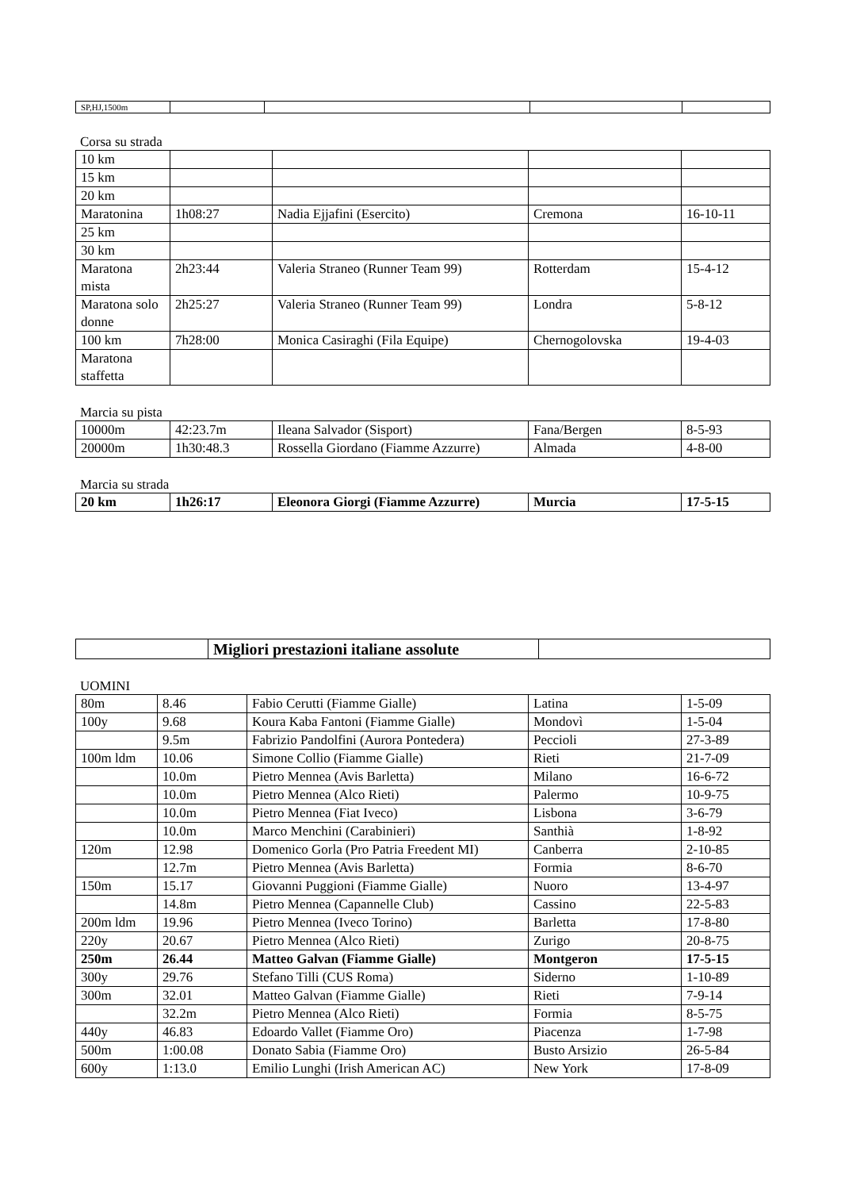| SP,HJ,1500m | | | | |
Corsa su strada
| 10 km | | | | |
| 15 km | | | | |
| 20 km | | | | |
| Maratonina | 1h08:27 | Nadia Ejjafini (Esercito) | Cremona | 16-10-11 |
| 25 km | | | | |
| 30 km | | | | |
| Maratona mista | 2h23:44 | Valeria Straneo (Runner Team 99) | Rotterdam | 15-4-12 |
| Maratona solo donne | 2h25:27 | Valeria Straneo (Runner Team 99) | Londra | 5-8-12 |
| 100 km | 7h28:00 | Monica Casiraghi (Fila Equipe) | Chernogolovska | 19-4-03 |
| Maratona staffetta | | | | |
Marcia su pista
| 10000m | 42:23.7m | Ileana Salvador (Sisport) | Fana/Bergen | 8-5-93 |
| 20000m | 1h30:48.3 | Rossella Giordano (Fiamme Azzurre) | Almada | 4-8-00 |
Marcia su strada
| 20 km | 1h26:17 | Eleonora Giorgi (Fiamme Azzurre) | Murcia | 17-5-15 |
| | Migliori prestazioni italiane assolute | |
UOMINI
| 80m | 8.46 | Fabio Cerutti (Fiamme Gialle) | Latina | 1-5-09 |
| 100y | 9.68 | Koura Kaba Fantoni (Fiamme Gialle) | Mondovì | 1-5-04 |
| | 9.5m | Fabrizio Pandolfini (Aurora Pontedera) | Peccioli | 27-3-89 |
| 100m ldm | 10.06 | Simone Collio (Fiamme Gialle) | Rieti | 21-7-09 |
| | 10.0m | Pietro Mennea (Avis Barletta) | Milano | 16-6-72 |
| | 10.0m | Pietro Mennea (Alco Rieti) | Palermo | 10-9-75 |
| | 10.0m | Pietro Mennea (Fiat Iveco) | Lisbona | 3-6-79 |
| | 10.0m | Marco Menchini (Carabinieri) | Santhià | 1-8-92 |
| 120m | 12.98 | Domenico Gorla (Pro Patria Freedent MI) | Canberra | 2-10-85 |
| | 12.7m | Pietro Mennea (Avis Barletta) | Formia | 8-6-70 |
| 150m | 15.17 | Giovanni Puggioni (Fiamme Gialle) | Nuoro | 13-4-97 |
| | 14.8m | Pietro Mennea (Capannelle Club) | Cassino | 22-5-83 |
| 200m ldm | 19.96 | Pietro Mennea (Iveco Torino) | Barletta | 17-8-80 |
| 220y | 20.67 | Pietro Mennea (Alco Rieti) | Zurigo | 20-8-75 |
| 250m | 26.44 | Matteo Galvan (Fiamme Gialle) | Montgeron | 17-5-15 |
| 300y | 29.76 | Stefano Tilli (CUS Roma) | Siderno | 1-10-89 |
| 300m | 32.01 | Matteo Galvan (Fiamme Gialle) | Rieti | 7-9-14 |
| | 32.2m | Pietro Mennea (Alco Rieti) | Formia | 8-5-75 |
| 440y | 46.83 | Edoardo Vallet (Fiamme Oro) | Piacenza | 1-7-98 |
| 500m | 1:00.08 | Donato Sabia (Fiamme Oro) | Busto Arsizio | 26-5-84 |
| 600y | 1:13.0 | Emilio Lunghi (Irish American AC) | New York | 17-8-09 |